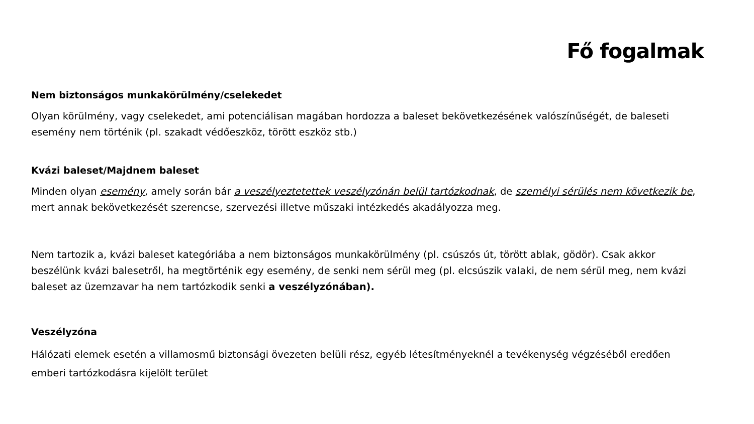Fő fogalmak
Nem biztonságos munkakörülmény/cselekedet
Olyan körülmény, vagy cselekedet, ami potenciálisan magában hordozza a baleset bekövetkezésének valószínűségét, de baleseti esemény nem történik (pl. szakadt védőeszköz, törött eszköz stb.)
Kvázi baleset/Majdnem baleset
Minden olyan esemény, amely során bár a veszélyeztetettek veszélyzónán belül tartózkodnak, de személyi sérülés nem következik be, mert annak bekövetkezését szerencse, szervezési illetve műszaki intézkedés akadályozza meg.
Nem tartozik a, kvázi baleset kategóriába a nem biztonságos munkakörülmény (pl. csúszós út, törött ablak, gödör). Csak akkor beszélünk kvázi balesetről, ha megtörténik egy esemény, de senki nem sérül meg (pl. elcsúszik valaki, de nem sérül meg, nem kvázi baleset az üzemzavar ha nem tartózkodik senki a veszélyzónában).
Veszélyzóna
Hálózati elemek esetén a villamosmű biztonsági övezeten belüli rész, egyéb létesítményeknél a tevékenység végzéséből eredően emberi tartózkodásra kijelölt terület